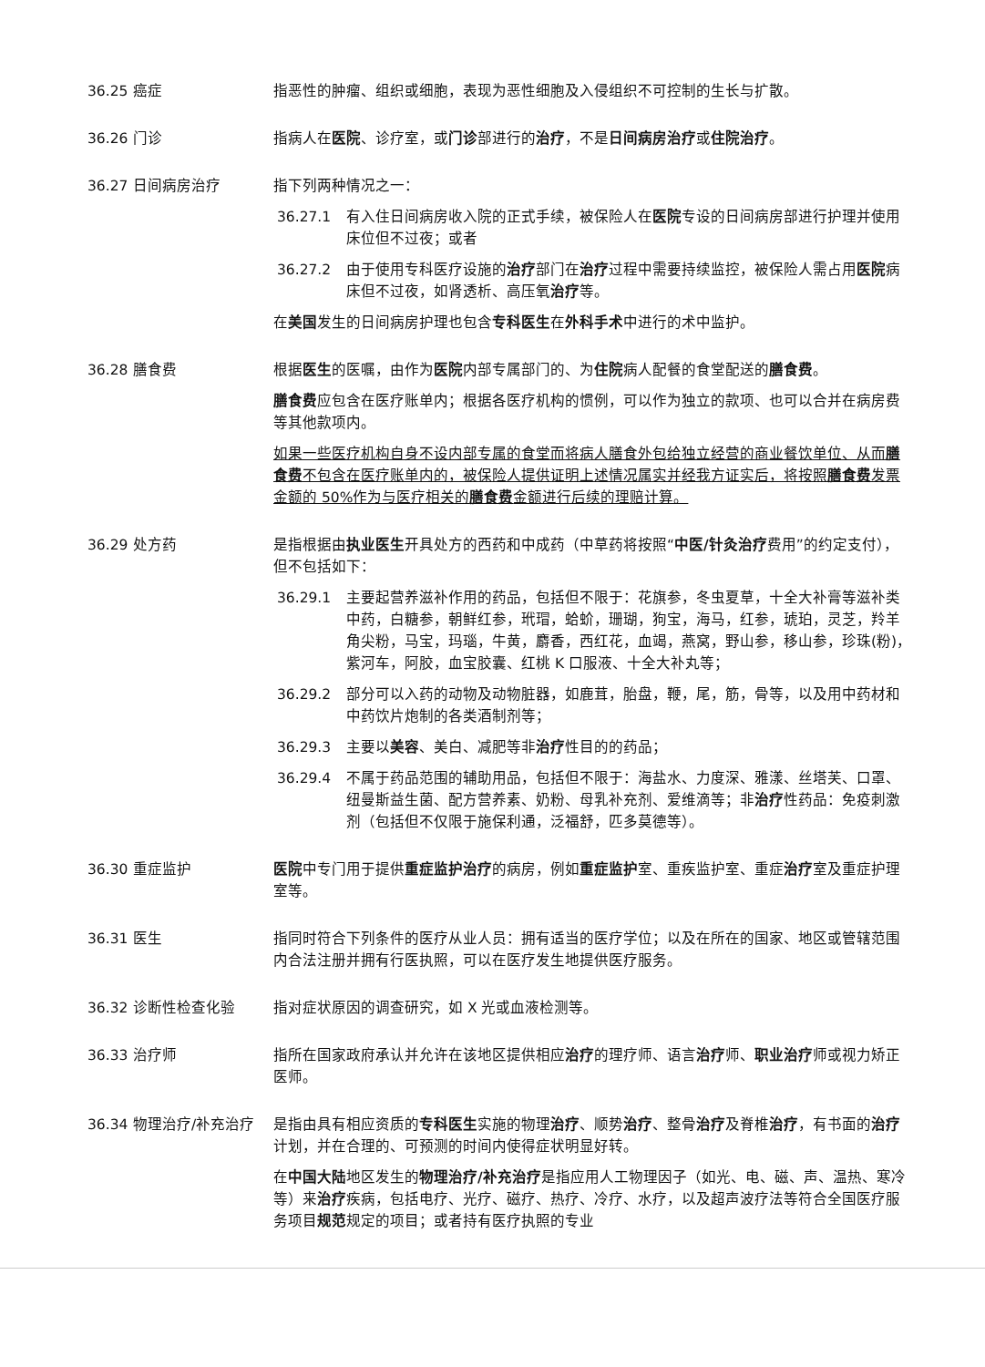36.25 癌症 指恶性的肿瘤、组织或细胞，表现为恶性细胞及入侵组织不可控制的生长与扩散。
36.26 门诊 指病人在医院、诊疗室，或门诊部进行的治疗，不是日间病房治疗或住院治疗。
36.27 日间病房治疗 指下列两种情况之一：
36.27.1 有入住日间病房收入院的正式手续，被保险人在医院专设的日间病房部进行护理并使用床位但不过夜；或者
36.27.2 由于使用专科医疗设施的治疗部门在治疗过程中需要持续监控，被保险人需占用医院病床但不过夜，如肾透析、高压氧治疗等。
在美国发生的日间病房护理也包含专科医生在外科手术中进行的术中监护。
36.28 膳食费 根据医生的医嘱，由作为医院内部专属部门的、为住院病人配餐的食堂配送的膳食费。
膳食费应包含在医疗账单内；根据各医疗机构的惯例，可以作为独立的款项、也可以合并在病房费等其他款项内。
如果一些医疗机构自身不设内部专属的食堂而将病人膳食外包给独立经营的商业餐饮单位、从而膳食费不包含在医疗账单内的，被保险人提供证明上述情况属实并经我方证实后，将按照膳食费发票金额的 50%作为与医疗相关的膳食费金额进行后续的理赔计算。
36.29 处方药 是指根据由执业医生开具处方的西药和中成药（中草药将按照“中医/针灸治疗费用”的约定支付），但不包括如下：
36.29.1 主要起营养滋补作用的药品，包括但不限于：花旗参，冬虫夏草，十全大补膏等滋补类中药，白糖参，朝鲜红参，玳瑁，蛤蚧，珊瑚，狗宝，海马，红参，琥珀，灵芝，羚羊角尖粉，马宝，玛瑙，牛黄，麝香，西红花，血竭，燕窝，野山参，移山参，珍珠(粉)，紫河车，阿胶，血宝胶囊、红桃 K 口服液、十全大补丸等；
36.29.2 部分可以入药的动物及动物脏器，如鹿茸，胎盘，鞭，尾，筋，骨等，以及用中药材和中药饮片炮制的各类酒制剂等；
36.29.3 主要以美容、美白、减肥等非治疗性目的的药品；
36.29.4 不属于药品范围的辅助用品，包括但不限于：海盐水、力度深、雅漾、丝塔芙、口罩、纽曼斯益生菌、配方营养素、奶粉、母乳补充剂、爱维滴等；非治疗性药品：免疫刺激剂（包括但不仅限于施保利通，泛福舒，匹多莫德等）。
36.30 重症监护 医院中专门用于提供重症监护治疗的病房，例如重症监护室、重疾监护室、重症治疗室及重症护理室等。
36.31 医生 指同时符合下列条件的医疗从业人员：拥有适当的医疗学位；以及在所在的国家、地区或管辖范围内合法注册并拥有行医执照，可以在医疗发生地提供医疗服务。
36.32 诊断性检查化验 指对症状原因的调查研究，如 X 光或血液检测等。
36.33 治疗师 指所在国家政府承认并允许在该地区提供相应治疗的理疗师、语言治疗师、职业治疗师或视力矫正医师。
36.34 物理治疗/补充治疗 是指由具有相应资质的专科医生实施的物理治疗、顺势治疗、整骨治疗及脊椎治疗，有书面的治疗计划，并在合理的、可预测的时间内使得症状明显好转。
在中国大陆地区发生的物理治疗/补充治疗是指应用人工物理因子（如光、电、磁、声、温热、寒冷等）来治疗疾病，包括电疗、光疗、磁疗、热疗、冷疗、水疗，以及超声波疗法等符合全国医疗服务项目规范规定的项目；或者持有医疗执照的专业